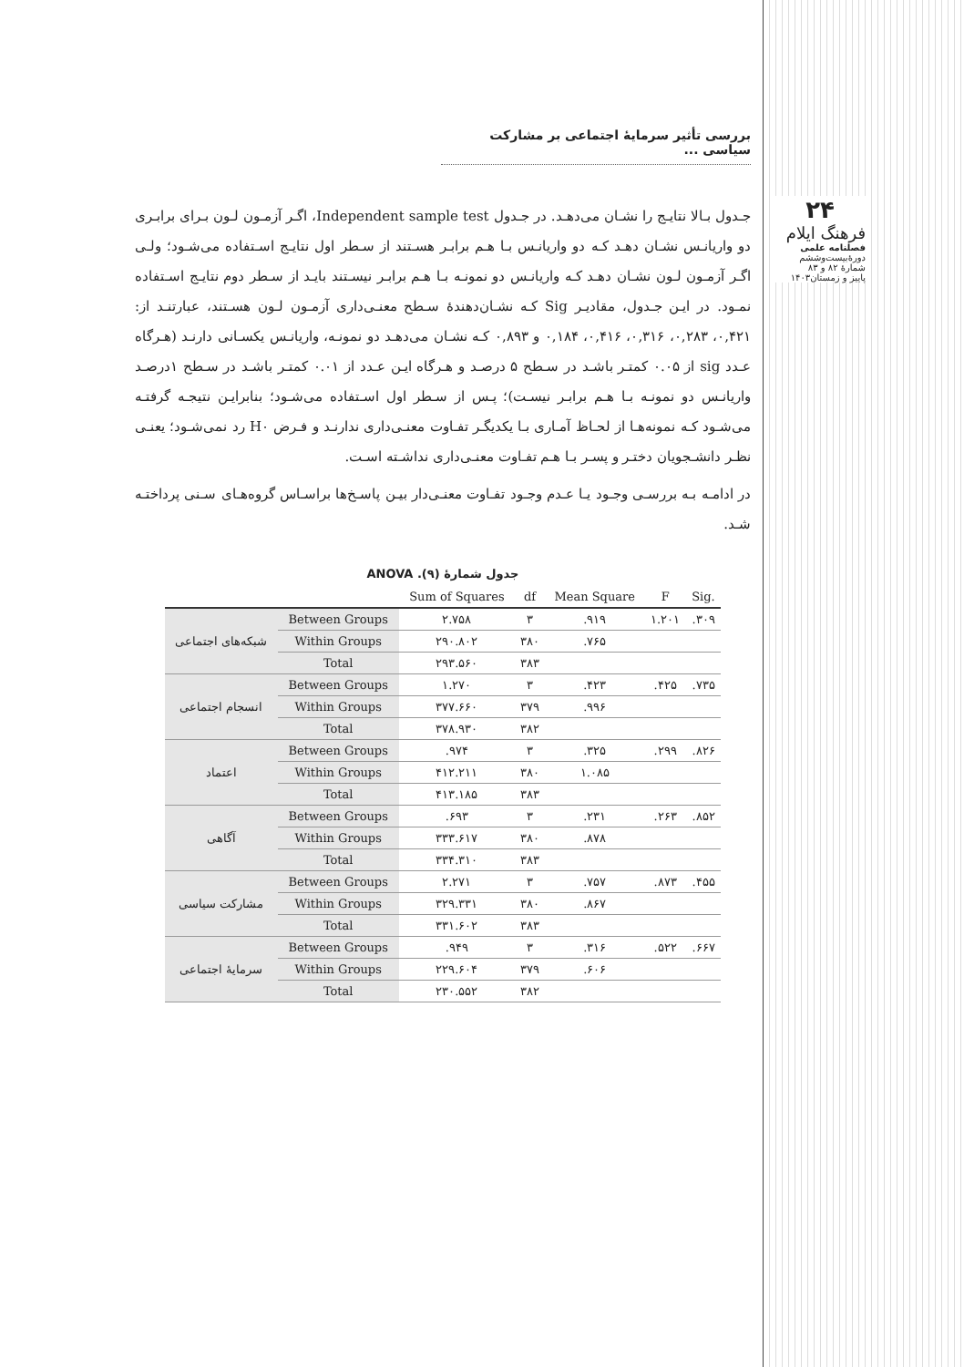۲۴
فرهنگ ایلام
فصلنامه علمی
دورهٔ‌بیست‌وششم
شمارهٔ ۸۲ و ۸۳
پاییز و زمستان۱۴۰۳
بررسی تأثیر سرمایهٔ اجتماعی بر مشارکت سیاسی ...
جـدول بـالا نتایـج را نشـان می‌دهـد. در جـدول Independent sample test، اگـر آزمـون لـون بـرای برابـری دو واریانـس نشـان دهـد کـه دو واریانـس بـا هـم برابـر هسـتند از سـطر اول نتایـج اسـتفاده می‌شـود؛ ولـی اگـر آزمـون لـون نشـان دهـد کـه واریانـس دو نمونـه بـا هـم برابـر نیسـتند بایـد از سـطر دوم نتایـج اسـتفاده نمـود. در ایـن جـدول، مقادیـر Sig کـه نشـان‌دهندهٔ سـطح معنـی‌داری آزمـون لـون هسـتند، عبارتنـد از: ۰,۴۲۱، ۰,۲۸۳، ۰,۳۱۶، ۰,۴۱۶، ۰,۱۸۴ و ۰,۸۹۳ کـه نشـان می‌دهـد دو نمونـه، واریانـس یکسـانی دارنـد (هـرگاه عـدد sig از ۰.۰۵ کمتـر باشـد در سـطح ۵ درصـد و هـرگاه ایـن عـدد از ۰.۰۱ کمتـر باشـد در سـطح ۱درصـد واریانـس دو نمونـه بـا هـم برابـر نیسـت)؛ پـس از سـطر اول اسـتفاده می‌شـود؛ بنابرایـن نتیجـه گرفتـه می‌شـود کـه نمونه‌هـا از لحـاظ آمـاری بـا یکدیگـر تفـاوت معنـی‌داری ندارنـد و فـرض H۰ رد نمی‌شـود؛ یعنـی نظـر دانشـجویان دختـر و پسـر بـا هـم تفـاوت معنـی‌داری نداشـته اسـت.
در ادامـه بـه بررسـی وجـود یـا عـدم وجـود تفـاوت معنـی‌دار بیـن پاسـخ‌ها براسـاس گروه‌هـای سـنی پرداختـه شـد.
جدول شمارهٔ (۹). ANOVA
| | | Sum of Squares | df | Mean Square | F | Sig. |
| --- | --- | --- | --- | --- | --- | --- |
| شبکه‌های اجتماعی | Between Groups | ۲.۷۵۸ | ۳ | .۹۱۹ | ۱.۲۰۱ | .۳۰۹ |
| | Within Groups | ۲۹۰.۸۰۲ | ۳۸۰ | .۷۶۵ | | |
| | Total | ۲۹۳.۵۶۰ | ۳۸۳ | | | |
| انسجام اجتماعی | Between Groups | ۱.۲۷۰ | ۳ | .۴۲۳ | .۴۲۵ | .۷۳۵ |
| | Within Groups | ۳۷۷.۶۶۰ | ۳۷۹ | .۹۹۶ | | |
| | Total | ۳۷۸.۹۳۰ | ۳۸۲ | | | |
| اعتماد | Between Groups | .۹۷۴ | ۳ | .۳۲۵ | .۲۹۹ | .۸۲۶ |
| | Within Groups | ۴۱۲.۲۱۱ | ۳۸۰ | ۱.۰۸۵ | | |
| | Total | ۴۱۳.۱۸۵ | ۳۸۳ | | | |
| آگاهی | Between Groups | .۶۹۳ | ۳ | .۲۳۱ | .۲۶۳ | .۸۵۲ |
| | Within Groups | ۳۳۳.۶۱۷ | ۳۸۰ | .۸۷۸ | | |
| | Total | ۳۳۴.۳۱۰ | ۳۸۳ | | | |
| مشارکت سیاسی | Between Groups | ۲.۲۷۱ | ۳ | .۷۵۷ | .۸۷۳ | .۴۵۵ |
| | Within Groups | ۳۲۹.۳۳۱ | ۳۸۰ | .۸۶۷ | | |
| | Total | ۳۳۱.۶۰۲ | ۳۸۳ | | | |
| سرمایهٔ اجتماعی | Between Groups | .۹۴۹ | ۳ | .۳۱۶ | .۵۲۲ | .۶۶۷ |
| | Within Groups | ۲۲۹.۶۰۴ | ۳۷۹ | .۶۰۶ | | |
| | Total | ۲۳۰.۵۵۲ | ۳۸۲ | | | |